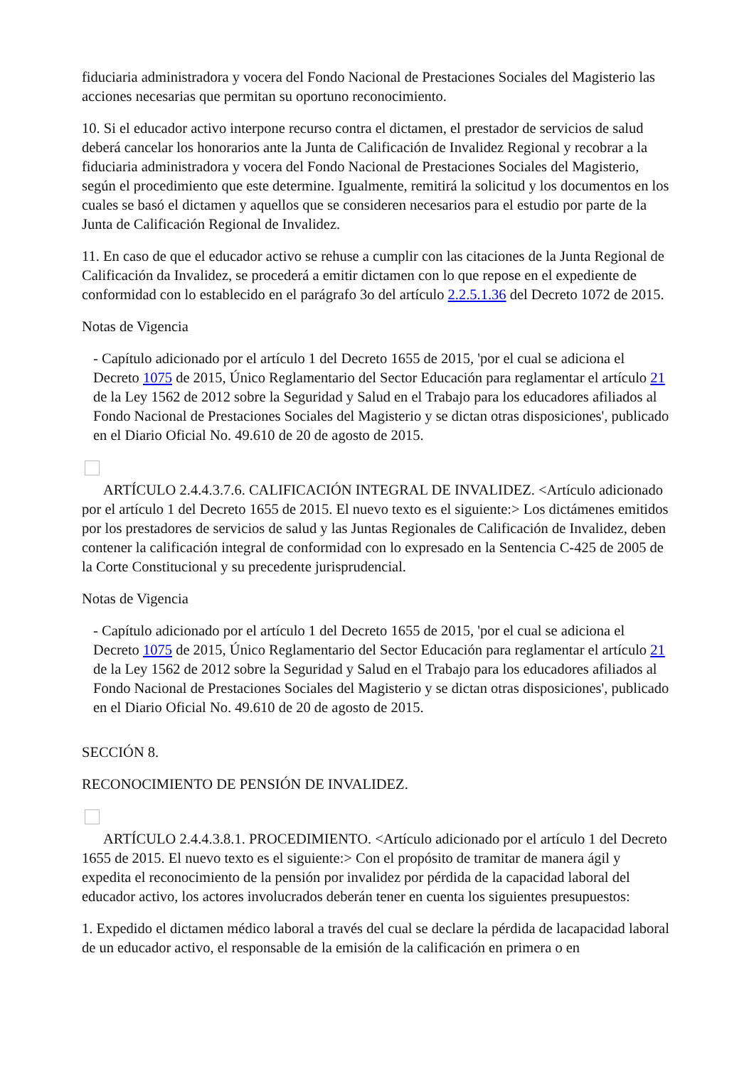fiduciaria administradora y vocera del Fondo Nacional de Prestaciones Sociales del Magisterio las acciones necesarias que permitan su oportuno reconocimiento.
10. Si el educador activo interpone recurso contra el dictamen, el prestador de servicios de salud deberá cancelar los honorarios ante la Junta de Calificación de Invalidez Regional y recobrar a la fiduciaria administradora y vocera del Fondo Nacional de Prestaciones Sociales del Magisterio, según el procedimiento que este determine. Igualmente, remitirá la solicitud y los documentos en los cuales se basó el dictamen y aquellos que se consideren necesarios para el estudio por parte de la Junta de Calificación Regional de Invalidez.
11. En caso de que el educador activo se rehuse a cumplir con las citaciones de la Junta Regional de Calificación da Invalidez, se procederá a emitir dictamen con lo que repose en el expediente de conformidad con lo establecido en el parágrafo 3o del artículo 2.2.5.1.36 del Decreto 1072 de 2015.
Notas de Vigencia
- Capítulo adicionado por el artículo 1 del Decreto 1655 de 2015, 'por el cual se adiciona el Decreto 1075 de 2015, Único Reglamentario del Sector Educación para reglamentar el artículo 21 de la Ley 1562 de 2012 sobre la Seguridad y Salud en el Trabajo para los educadores afiliados al Fondo Nacional de Prestaciones Sociales del Magisterio y se dictan otras disposiciones', publicado en el Diario Oficial No. 49.610 de 20 de agosto de 2015.
ARTÍCULO 2.4.4.3.7.6. CALIFICACIÓN INTEGRAL DE INVALIDEZ. <Artículo adicionado por el artículo 1 del Decreto 1655 de 2015. El nuevo texto es el siguiente:> Los dictámenes emitidos por los prestadores de servicios de salud y las Juntas Regionales de Calificación de Invalidez, deben contener la calificación integral de conformidad con lo expresado en la Sentencia C-425 de 2005 de la Corte Constitucional y su precedente jurisprudencial.
Notas de Vigencia
- Capítulo adicionado por el artículo 1 del Decreto 1655 de 2015, 'por el cual se adiciona el Decreto 1075 de 2015, Único Reglamentario del Sector Educación para reglamentar el artículo 21 de la Ley 1562 de 2012 sobre la Seguridad y Salud en el Trabajo para los educadores afiliados al Fondo Nacional de Prestaciones Sociales del Magisterio y se dictan otras disposiciones', publicado en el Diario Oficial No. 49.610 de 20 de agosto de 2015.
SECCIÓN 8.
RECONOCIMIENTO DE PENSIÓN DE INVALIDEZ.
ARTÍCULO 2.4.4.3.8.1. PROCEDIMIENTO. <Artículo adicionado por el artículo 1 del Decreto 1655 de 2015. El nuevo texto es el siguiente:> Con el propósito de tramitar de manera ágil y expedita el reconocimiento de la pensión por invalidez por pérdida de la capacidad laboral del educador activo, los actores involucrados deberán tener en cuenta los siguientes presupuestos:
1. Expedido el dictamen médico laboral a través del cual se declare la pérdida de lacapacidad laboral de un educador activo, el responsable de la emisión de la calificación en primera o en